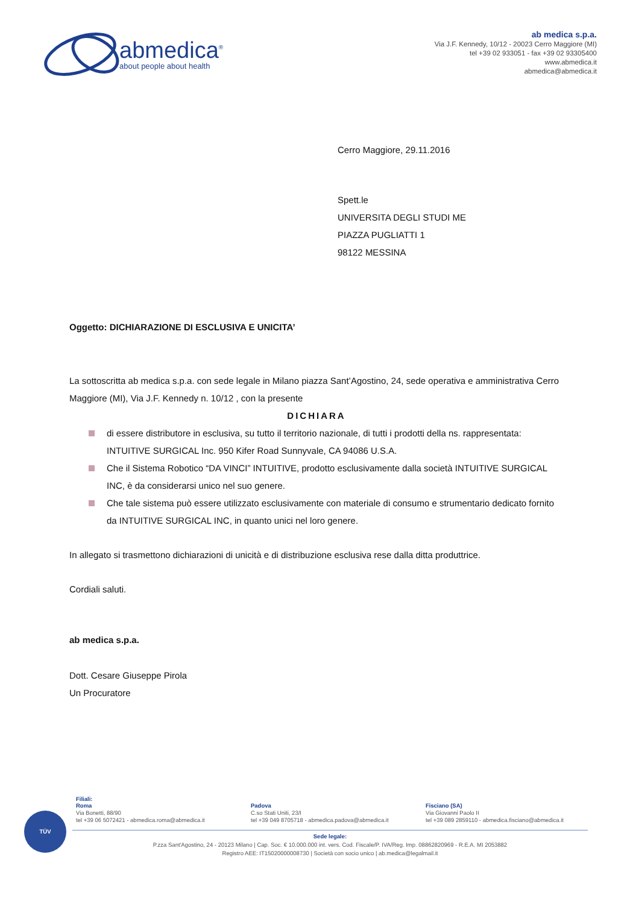abmedica<sup>®</sup>
about people about health
ab medica s.p.a.
Via J.F. Kennedy, 10/12 - 20023 Cerro Maggiore (MI)
tel +39 02 933051 - fax +39 02 93305400
www.abmedica.it
abmedica@abmedica.it
Cerro Maggiore, 29.11.2016
Spett.le
UNIVERSITA DEGLI STUDI ME
PIAZZA PUGLIATTI 1
98122 MESSINA
Oggetto: DICHIARAZIONE DI ESCLUSIVA E UNICITA’
La sottoscritta ab medica s.p.a. con sede legale in Milano piazza Sant’Agostino, 24, sede operativa e amministrativa Cerro Maggiore (MI), Via J.F. Kennedy n. 10/12 , con la presente
DICHIARA
di essere distributore in esclusiva, su tutto il territorio nazionale, di tutti i prodotti della ns. rappresentata: INTUITIVE SURGICAL Inc. 950 Kifer Road Sunnyvale, CA 94086 U.S.A.
Che il Sistema Robotico “DA VINCI” INTUITIVE, prodotto esclusivamente dalla società INTUITIVE SURGICAL INC, è da considerarsi unico nel suo genere.
Che tale sistema può essere utilizzato esclusivamente con materiale di consumo e strumentario dedicato fornito da INTUITIVE SURGICAL INC, in quanto unici nel loro genere.
In allegato si trasmettono dichiarazioni di unicità e di distribuzione esclusiva rese dalla ditta produttrice.
Cordiali saluti.
ab medica s.p.a.
Dott. Cesare Giuseppe Pirola
Un Procuratore
TÜV
Filiali:
Roma
Via Bonetti, 88/90
tel +39 06 5072421 - abmedica.roma@abmedica.it
Padova
C.so Stati Uniti, 23/I
tel +39 049 8705718 - abmedica.padova@abmedica.it
Fisciano (SA)
Via Giovanni Paolo II
tel +39 089 2859110 - abmedica.fisciano@abmedica.it
Sede legale:
P.zza Sant'Agostino, 24 - 20123 Milano | Cap. Soc. € 10.000.000 int. vers. Cod. Fiscale/P. IVA/Reg. Imp. 08862820969 - R.E.A. MI 2053882
Registro AEE: IT15020000008730 | Società con socio unico | ab.medica@legalmail.it